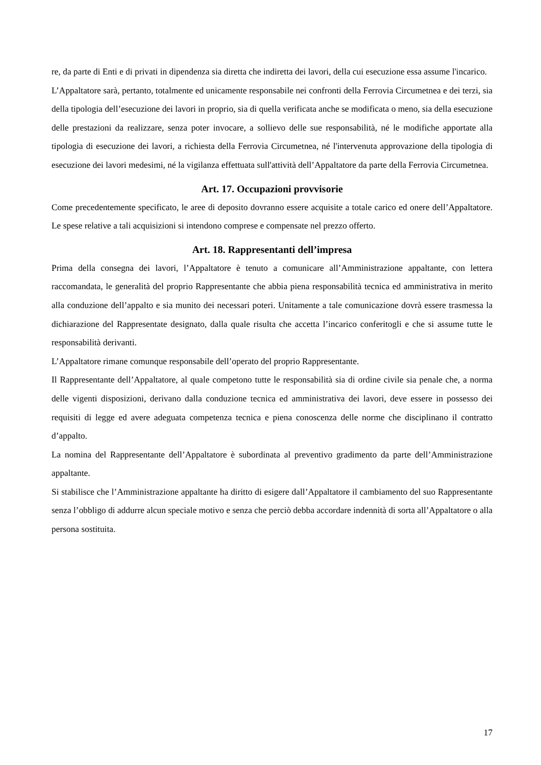re, da parte di Enti e di privati in dipendenza sia diretta che indiretta dei lavori, della cui esecuzione essa assume l'incarico.
L’Appaltatore sarà, pertanto, totalmente ed unicamente responsabile nei confronti della Ferrovia Circumetnea e dei terzi, sia della tipologia dell’esecuzione dei lavori in proprio, sia di quella verificata anche se modificata o meno, sia della esecuzione delle prestazioni da realizzare, senza poter invocare, a sollievo delle sue responsabilità, né le modifiche apportate alla tipologia di esecuzione dei lavori, a richiesta della Ferrovia Circumetnea, né l'intervenuta approvazione della tipologia di esecuzione dei lavori medesimi, né la vigilanza effettuata sull'attività dell’Appaltatore da parte della Ferrovia Circumetnea.
Art. 17. Occupazioni provvisorie
Come precedentemente specificato, le aree di deposito dovranno essere acquisite a totale carico ed onere dell’Appaltatore. Le spese relative a tali acquisizioni si intendono comprese e compensate nel prezzo offerto.
Art. 18. Rappresentanti dell’impresa
Prima della consegna dei lavori, l’Appaltatore è tenuto a comunicare all’Amministrazione appaltante, con lettera raccomandata, le generalità del proprio Rappresentante che abbia piena responsabilità tecnica ed amministrativa in merito alla conduzione dell’appalto e sia munito dei necessari poteri. Unitamente a tale comunicazione dovrà essere trasmessa la dichiarazione del Rappresentate designato, dalla quale risulta che accetta l’incarico conferitogli e che si assume tutte le responsabilità derivanti.
L’Appaltatore rimane comunque responsabile dell’operato del proprio Rappresentante.
Il Rappresentante dell’Appaltatore, al quale competono tutte le responsabilità sia di ordine civile sia penale che, a norma delle vigenti disposizioni, derivano dalla conduzione tecnica ed amministrativa dei lavori, deve essere in possesso dei requisiti di legge ed avere adeguata competenza tecnica e piena conoscenza delle norme che disciplinano il contratto d’appalto.
La nomina del Rappresentante dell’Appaltatore è subordinata al preventivo gradimento da parte dell’Amministrazione appaltante.
Si stabilisce che l’Amministrazione appaltante ha diritto di esigere dall’Appaltatore il cambiamento del suo Rappresentante senza l’obbligo di addurre alcun speciale motivo e senza che perciò debba accordare indennità di sorta all’Appaltatore o alla persona sostituita.
17